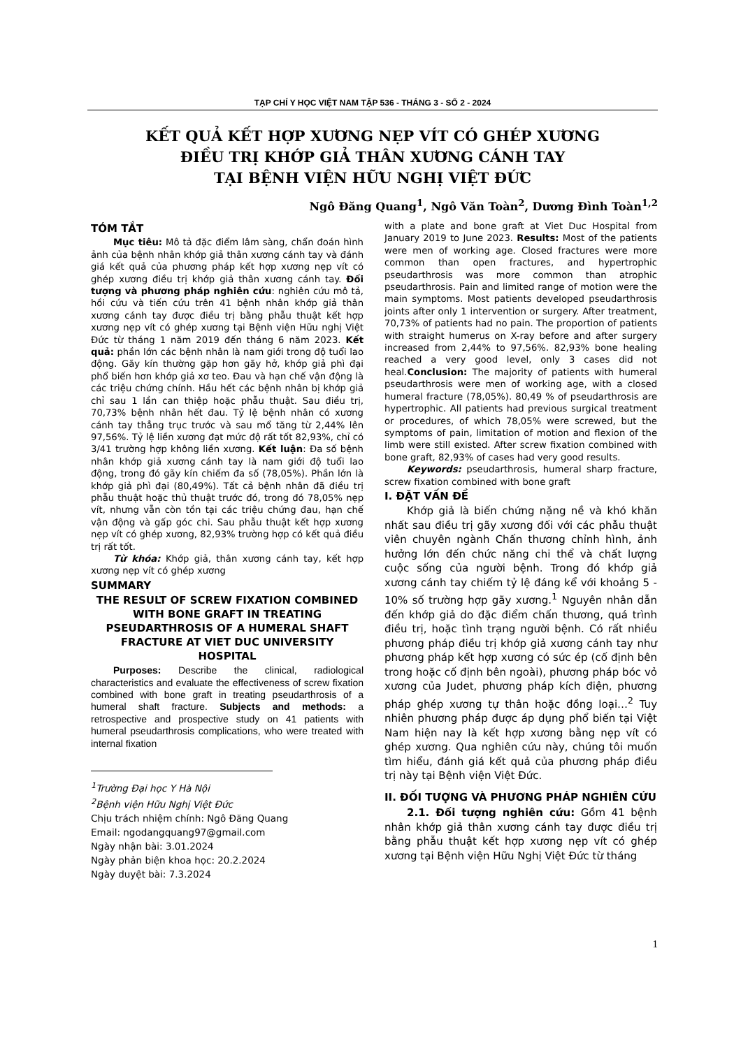TẠP CHÍ Y HỌC VIỆT NAM TẬP 536 - THÁNG 3 - SỐ 2 - 2024
KẾT QUẢ KẾT HỢP XƯƠNG NẸP VÍT CÓ GHÉP XƯƠNG
ĐIỀU TRỊ KHỚP GIẢ THÂN XƯƠNG CÁNH TAY
TẠI BỆNH VIỆN HỮU NGHỊ VIỆT ĐỨC
Ngô Đăng Quang<sup>1</sup>, Ngô Văn Toàn<sup>2</sup>, Dương Đình Toàn<sup>1,2</sup>
TÓM TẮT
Mục tiêu: Mô tả đặc điểm lâm sàng, chẩn đoán hình ảnh của bệnh nhân khớp giả thân xương cánh tay và đánh giá kết quả của phương pháp kết hợp xương nẹp vít có ghép xương điều trị khớp giả thân xương cánh tay. Đối tượng và phương pháp nghiên cứu: nghiên cứu mô tả, hồi cứu và tiến cứu trên 41 bệnh nhân khớp giả thân xương cánh tay được điều trị bằng phẫu thuật kết hợp xương nẹp vít có ghép xương tại Bệnh viện Hữu nghị Việt Đức từ tháng 1 năm 2019 đến tháng 6 năm 2023. Kết quả: phần lớn các bệnh nhân là nam giới trong độ tuổi lao động. Gãy kín thường gặp hơn gãy hở, khớp giả phì đại phổ biến hơn khớp giả xơ teo. Đau và hạn chế vận động là các triệu chứng chính. Hầu hết các bệnh nhân bị khớp giả chỉ sau 1 lần can thiệp hoặc phẫu thuật. Sau điều trị, 70,73% bệnh nhân hết đau. Tỷ lệ bệnh nhân có xương cánh tay thẳng trục trước và sau mổ tăng từ 2,44% lên 97,56%. Tỷ lệ liền xương đạt mức độ rất tốt 82,93%, chỉ có 3/41 trường hợp không liền xương. Kết luận: Đa số bệnh nhân khớp giả xương cánh tay là nam giới độ tuổi lao động, trong đó gãy kín chiếm đa số (78,05%). Phần lớn là khớp giả phì đại (80,49%). Tất cả bệnh nhân đã điều trị phẫu thuật hoặc thủ thuật trước đó, trong đó 78,05% nẹp vít, nhưng vẫn còn tồn tại các triệu chứng đau, hạn chế vận động và gấp góc chi. Sau phẫu thuật kết hợp xương nẹp vít có ghép xương, 82,93% trường hợp có kết quả điều trị rất tốt.
Từ khóa: Khớp giả, thân xương cánh tay, kết hợp xương nẹp vít có ghép xương
SUMMARY
THE RESULT OF SCREW FIXATION COMBINED WITH BONE GRAFT IN TREATING PSEUDARTHROSIS OF A HUMERAL SHAFT FRACTURE AT VIET DUC UNIVERSITY HOSPITAL
Purposes: Describe the clinical, radiological characteristics and evaluate the effectiveness of screw fixation combined with bone graft in treating pseudarthrosis of a humeral shaft fracture. Subjects and methods: a retrospective and prospective study on 41 patients with humeral pseudarthrosis complications, who were treated with internal fixation
<sup>1</sup> Trường Đại học Y Hà Nội
<sup>2</sup> Bệnh viện Hữu Nghị Việt Đức
Chịu trách nhiệm chính: Ngô Đăng Quang
Email: ngodangquang97@gmail.com
Ngày nhận bài: 3.01.2024
Ngày phản biện khoa học: 20.2.2024
Ngày duyệt bài: 7.3.2024
with a plate and bone graft at Viet Duc Hospital from January 2019 to June 2023. Results: Most of the patients were men of working age. Closed fractures were more common than open fractures, and hypertrophic pseudarthrosis was more common than atrophic pseudarthrosis. Pain and limited range of motion were the main symptoms. Most patients developed pseudarthrosis joints after only 1 intervention or surgery. After treatment, 70,73% of patients had no pain. The proportion of patients with straight humerus on X-ray before and after surgery increased from 2,44% to 97,56%. 82,93% bone healing reached a very good level, only 3 cases did not heal.Conclusion: The majority of patients with humeral pseudarthrosis were men of working age, with a closed humeral fracture (78,05%). 80,49 % of pseudarthrosis are hypertrophic. All patients had previous surgical treatment or procedures, of which 78,05% were screwed, but the symptoms of pain, limitation of motion and flexion of the limb were still existed. After screw fixation combined with bone graft, 82,93% of cases had very good results.
Keywords: pseudarthrosis, humeral sharp fracture, screw fixation combined with bone graft
I. ĐẶT VẤN ĐỀ
Khớp giả là biến chứng nặng nề và khó khăn nhất sau điều trị gãy xương đối với các phẫu thuật viên chuyên ngành Chấn thương chỉnh hình, ảnh hưởng lớn đến chức năng chi thể và chất lượng cuộc sống của người bệnh. Trong đó khớp giả xương cánh tay chiếm tỷ lệ đáng kể với khoảng 5 - 10% số trường hợp gãy xương.<sup>1</sup> Nguyên nhân dẫn đến khớp giả do đặc điểm chấn thương, quá trình điều trị, hoặc tình trạng người bệnh. Có rất nhiều phương pháp điều trị khớp giả xương cánh tay như phương pháp kết hợp xương có sức ép (cố định bên trong hoặc cố định bên ngoài), phương pháp bóc vỏ xương của Judet, phương pháp kích điện, phương pháp ghép xương tự thân hoặc đồng loại…<sup>2</sup> Tuy nhiên phương pháp được áp dụng phổ biến tại Việt Nam hiện nay là kết hợp xương bằng nẹp vít có ghép xương. Qua nghiên cứu này, chúng tôi muốn tìm hiểu, đánh giá kết quả của phương pháp điều trị này tại Bệnh viện Việt Đức.
II. ĐỐI TƯỢNG VÀ PHƯƠNG PHÁP NGHIÊN CỨU
2.1. Đối tượng nghiên cứu: Gồm 41 bệnh nhân khớp giả thân xương cánh tay được điều trị bằng phẫu thuật kết hợp xương nẹp vít có ghép xương tại Bệnh viện Hữu Nghị Việt Đức từ tháng
1